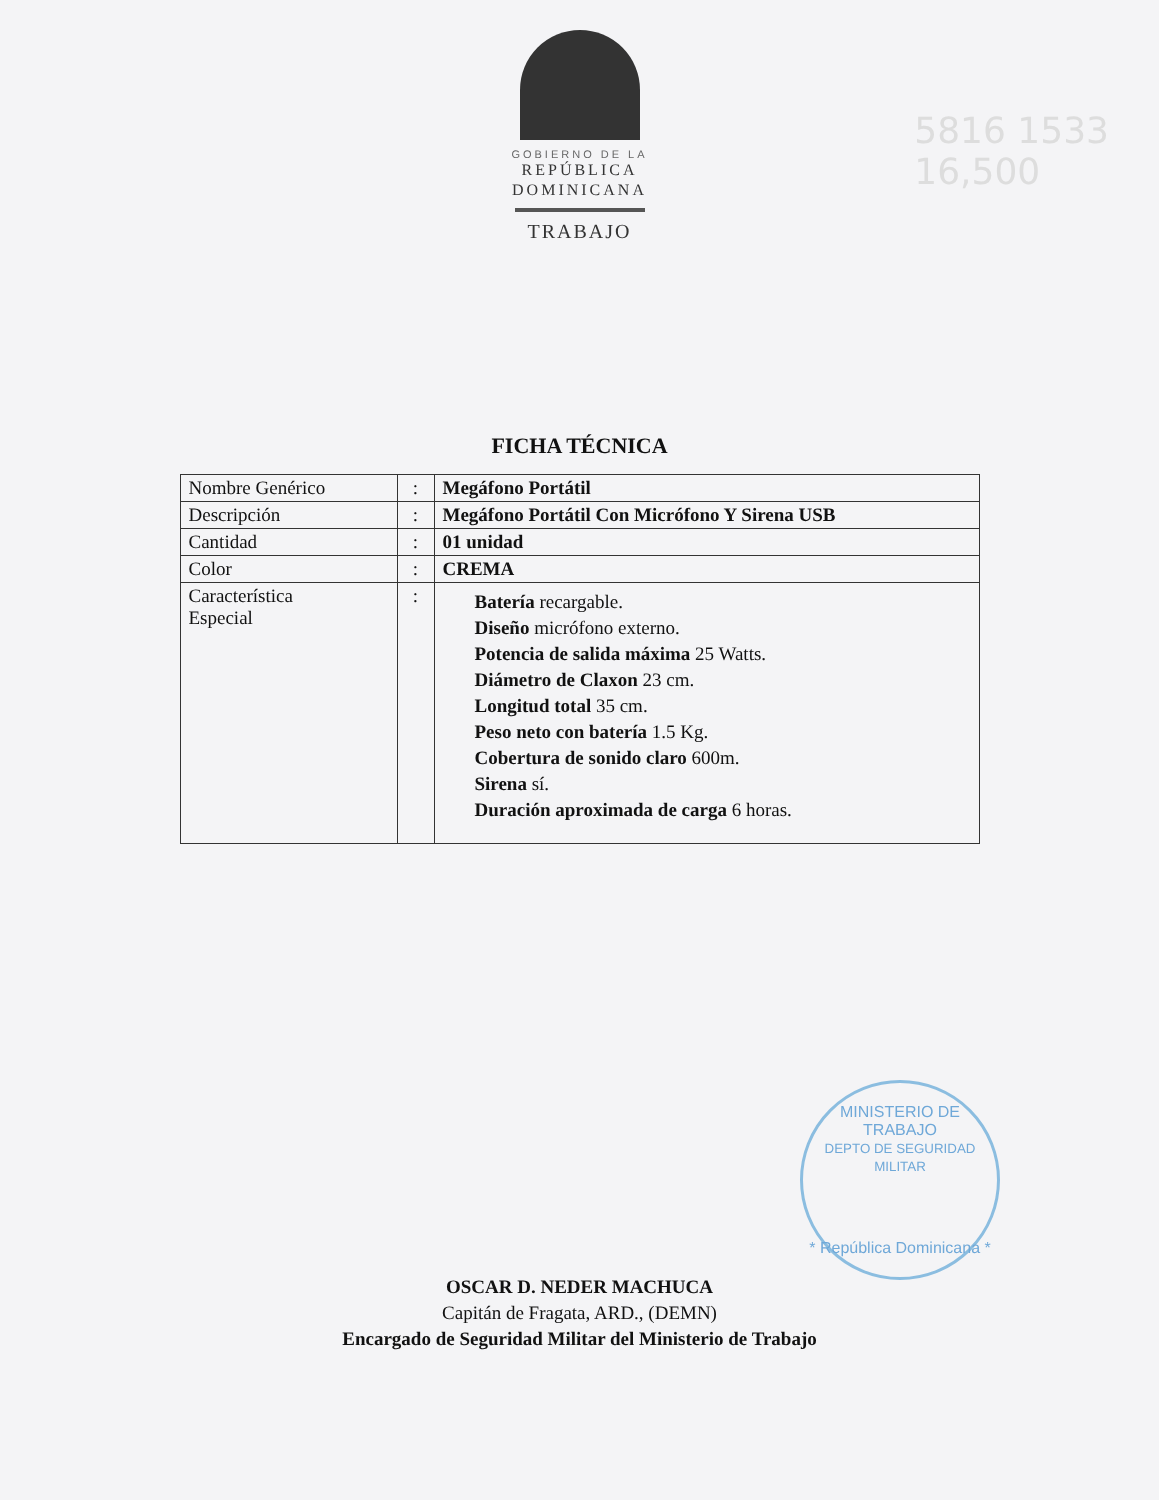GOBIERNO DE LA
REPÚBLICA
DOMINICANA
TRABAJO
5816 1533
16,500
FICHA TÉCNICA
| Nombre Genérico | : | Megáfono Portátil |
| Descripción | : | Megáfono Portátil Con Micrófono Y Sirena USB |
| Cantidad | : | 01 unidad |
| Color | : | CREMA |
| Característica Especial | : | Batería recargable. Diseño micrófono externo. Potencia de salida máxima 25 Watts. Diámetro de Claxon 23 cm. Longitud total 35 cm. Peso neto con batería 1.5 Kg. Cobertura de sonido claro 600m. Sirena sí. Duración aproximada de carga 6 horas. |
MINISTERIO DE TRABAJO
DEPTO DE SEGURIDAD MILITAR
* República Dominicana *
OSCAR D. NEDER MACHUCA
Capitán de Fragata, ARD., (DEMN)
Encargado de Seguridad Militar del Ministerio de Trabajo